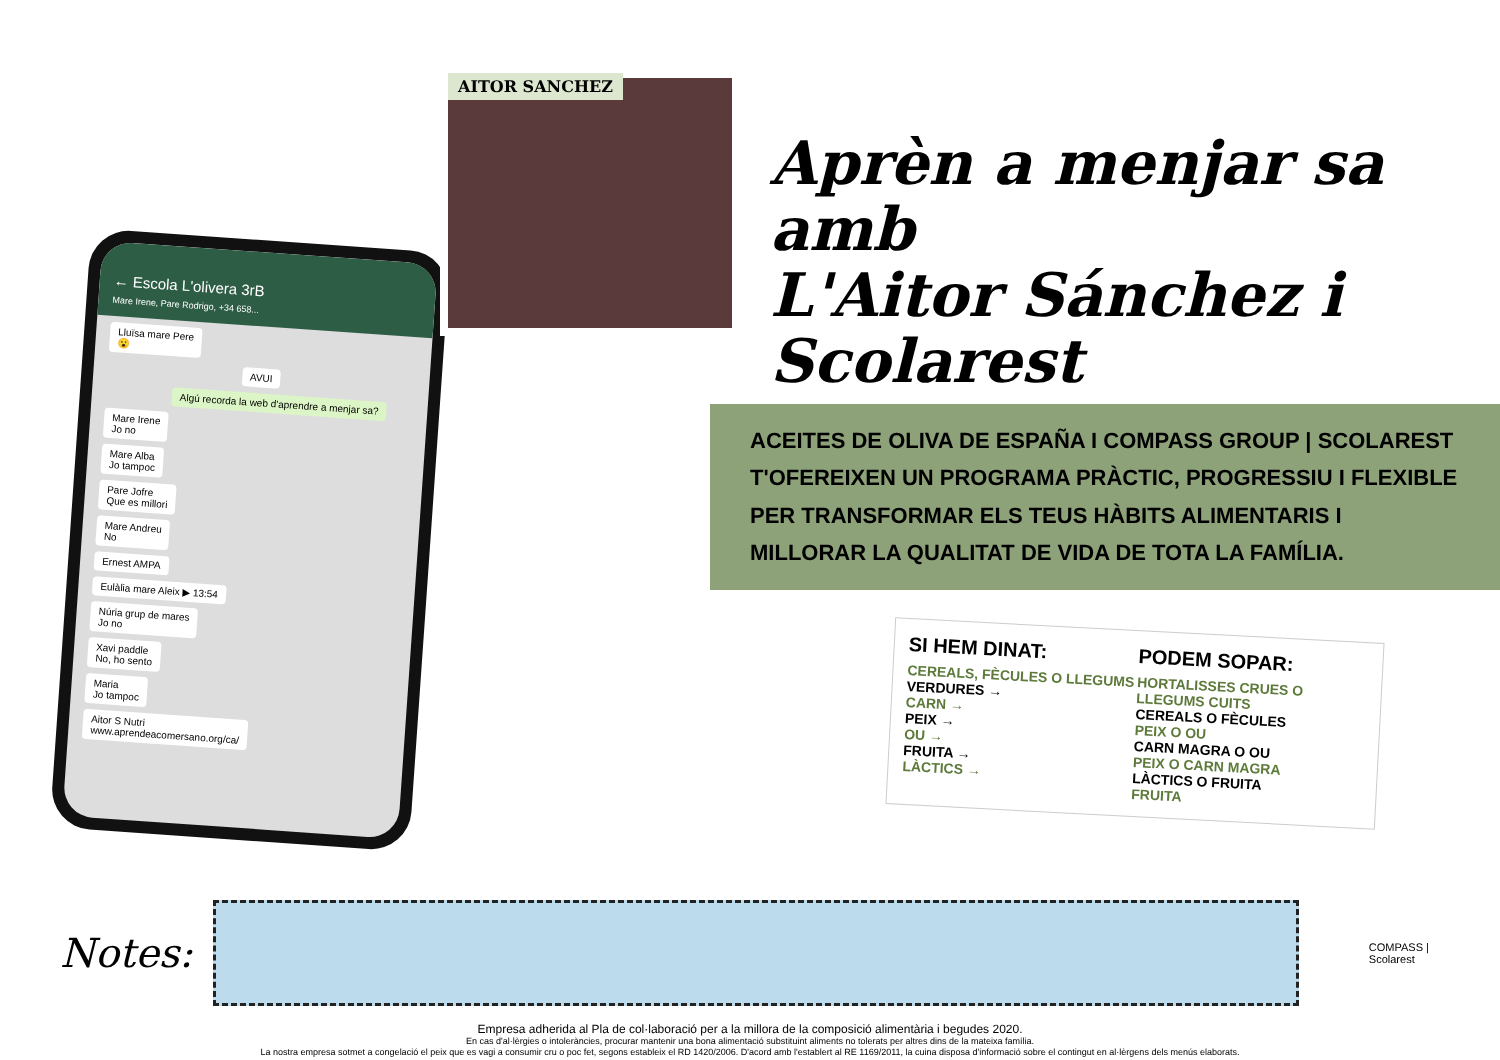← Escola L'olivera 3rB
Mare Irene, Pare Rodrigo, +34 658...
Lluïsa mare Pere
😮
AVUI
Algú recorda la web d'aprendre a menjar sa?
Mare Irene
Jo no
Mare Alba
Jo tampoc
Pare Jofre
Que es millori
Mare Andreu
No
Ernest AMPA
Eulàlia mare Aleix ▶ 13:54
Núria grup de mares
Jo no
Xavi paddle
No, ho sento
Maria
Jo tampoc
Aitor S Nutri
www.aprendeacomersano.org/ca/
AITOR SANCHEZ
Aprèn a menjar sa amb
L'Aitor Sánchez i Scolarest
ACEITES DE OLIVA DE ESPAÑA I COMPASS GROUP | SCOLAREST T'OFEREIXEN UN PROGRAMA PRÀCTIC, PROGRESSIU I FLEXIBLE PER TRANSFORMAR ELS TEUS HÀBITS ALIMENTARIS I MILLORAR LA QUALITAT DE VIDA DE TOTA LA FAMÍLIA.
SI HEM DINAT:
CEREALS, FÈCULES O LLEGUMS
VERDURES →
CARN →
PEIX →
OU →
FRUITA →
LÀCTICS →
PODEM SOPAR:
HORTALISSES CRUES O LLEGUMS CUITS
CEREALS O FÈCULES
PEIX O OU
CARN MAGRA O OU
PEIX O CARN MAGRA
LÀCTICS O FRUITA
FRUITA
Notes:
COMPASS | Scolarest
Empresa adherida al Pla de col·laboració per a la millora de la composició alimentària i begudes 2020.
En cas d'al·lèrgies o intoleràncies, procurar mantenir una bona alimentació substituint aliments no tolerats per altres dins de la mateixa família.
La nostra empresa sotmet a congelació el peix que es vagi a consumir cru o poc fet, segons estableix el RD 1420/2006. D'acord amb l'establert al RE 1169/2011, la cuina disposa d'informació sobre el contingut en al·lèrgens dels menús elaborats.